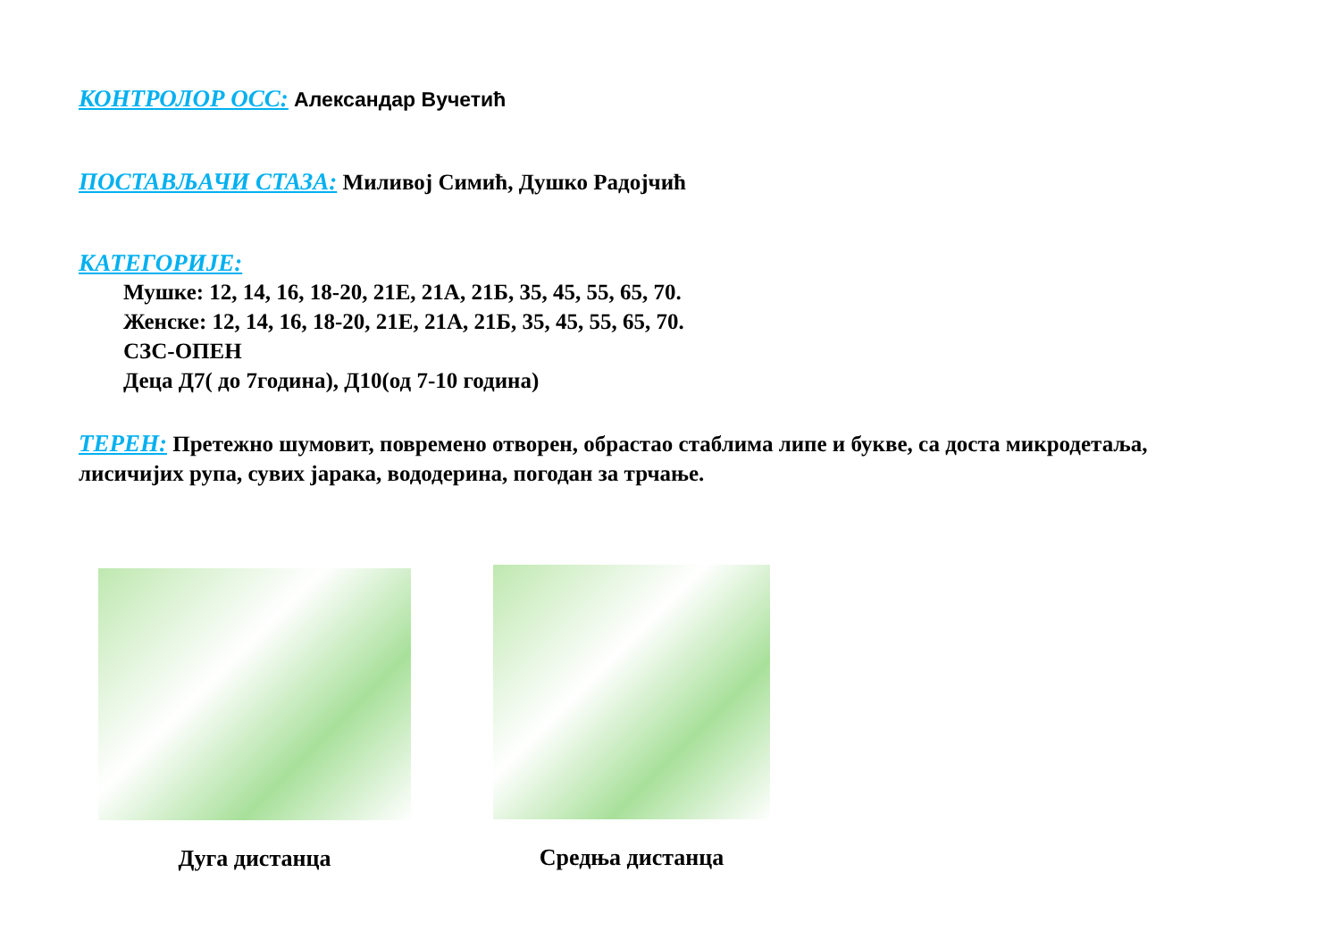КОНТРОЛОР ОСС: Александар Вучетић
ПОСТАВЉАЧИ СТАЗА: Миливој Симић, Душко Радојчић
КАТЕГОРИЈЕ:
Мушке: 12, 14, 16, 18-20, 21Е, 21А, 21Б, 35, 45, 55, 65, 70.
Женске: 12, 14, 16, 18-20, 21Е, 21А, 21Б, 35, 45, 55, 65, 70.
СЗС-ОПЕН
Деца Д7( до 7година), Д10(од 7-10 година)
ТЕРЕН: Претежно шумовит, повремено отворен, обрастао стаблима липе и букве, са доста микродетаља, лисичијих рупа, сувих јарака, вододерина, погодан за трчање.
Дуга дистанца Средња дистанца